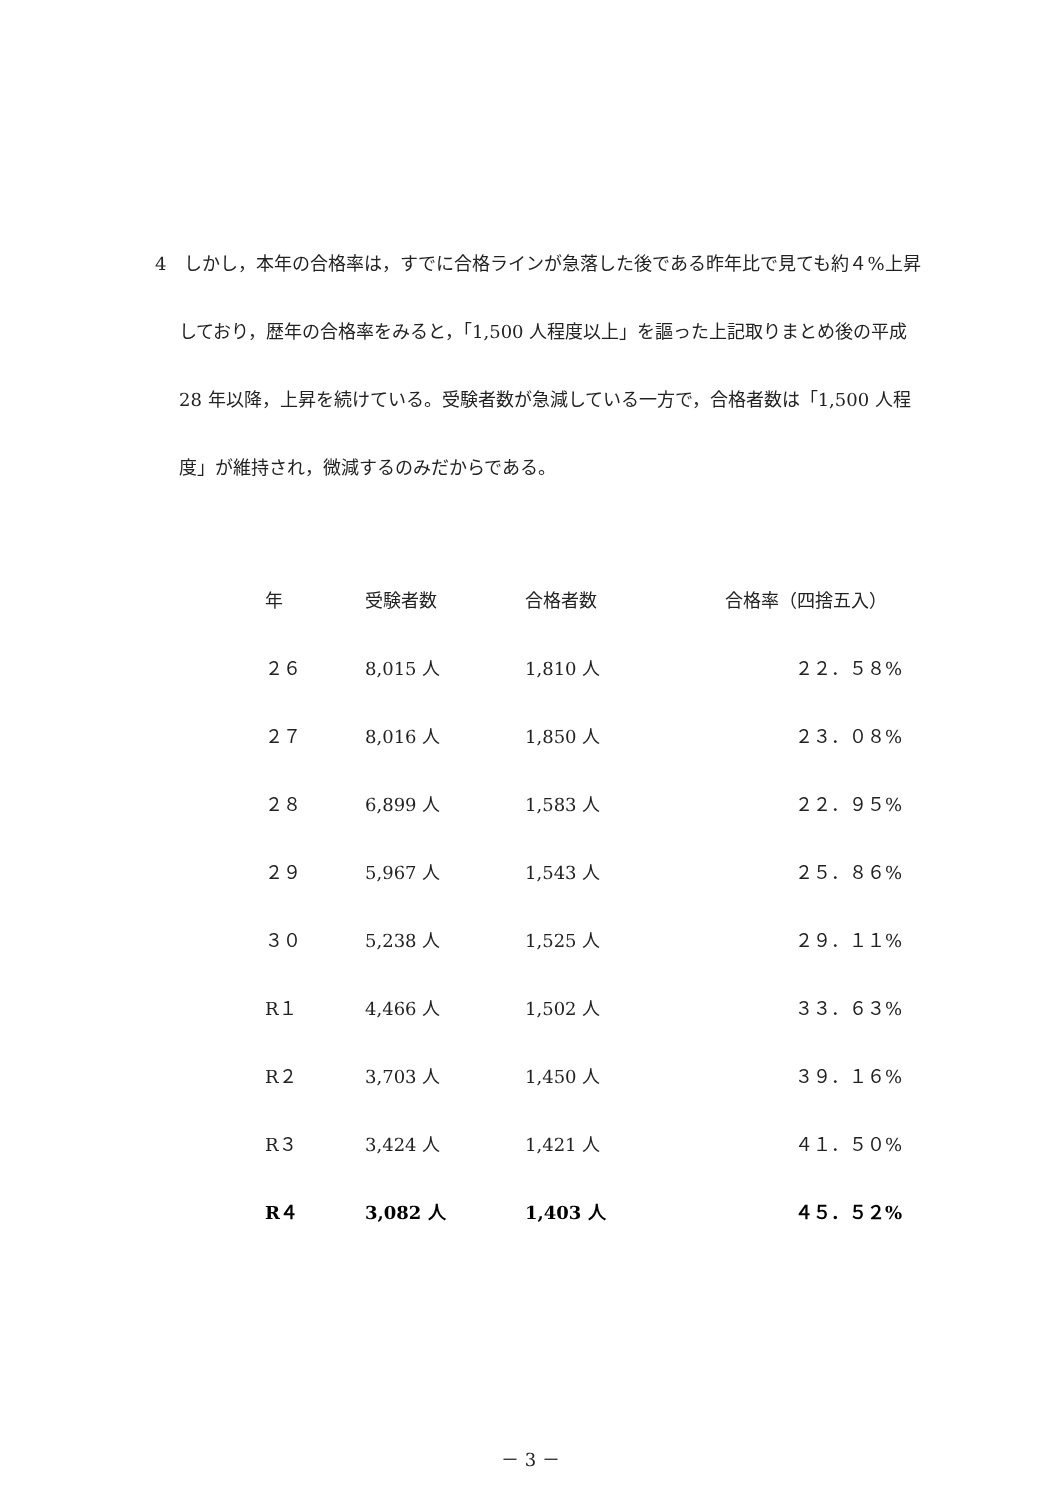4　しかし，本年の合格率は，すでに合格ラインが急落した後である昨年比で見ても約４%上昇しており，歴年の合格率をみると，「1,500 人程度以上」を謳った上記取りまとめ後の平成 28 年以降，上昇を続けている。受験者数が急減している一方で，合格者数は「1,500 人程度」が維持され，微減するのみだからである。
| 年 | 受験者数 | 合格者数 | 合格率（四捨五入） |
| --- | --- | --- | --- |
| ２６ | 8,015 人 | 1,810 人 | ２２．５８% |
| ２７ | 8,016 人 | 1,850 人 | ２３．０８% |
| ２８ | 6,899 人 | 1,583 人 | ２２．９５% |
| ２９ | 5,967 人 | 1,543 人 | ２５．８６% |
| ３０ | 5,238 人 | 1,525 人 | ２９．１１% |
| R１ | 4,466 人 | 1,502 人 | ３３．６３% |
| R２ | 3,703 人 | 1,450 人 | ３９．１６% |
| R３ | 3,424 人 | 1,421 人 | ４１．５０% |
| R４ | 3,082 人 | 1,403 人 | ４５．５２% |
－ 3 －